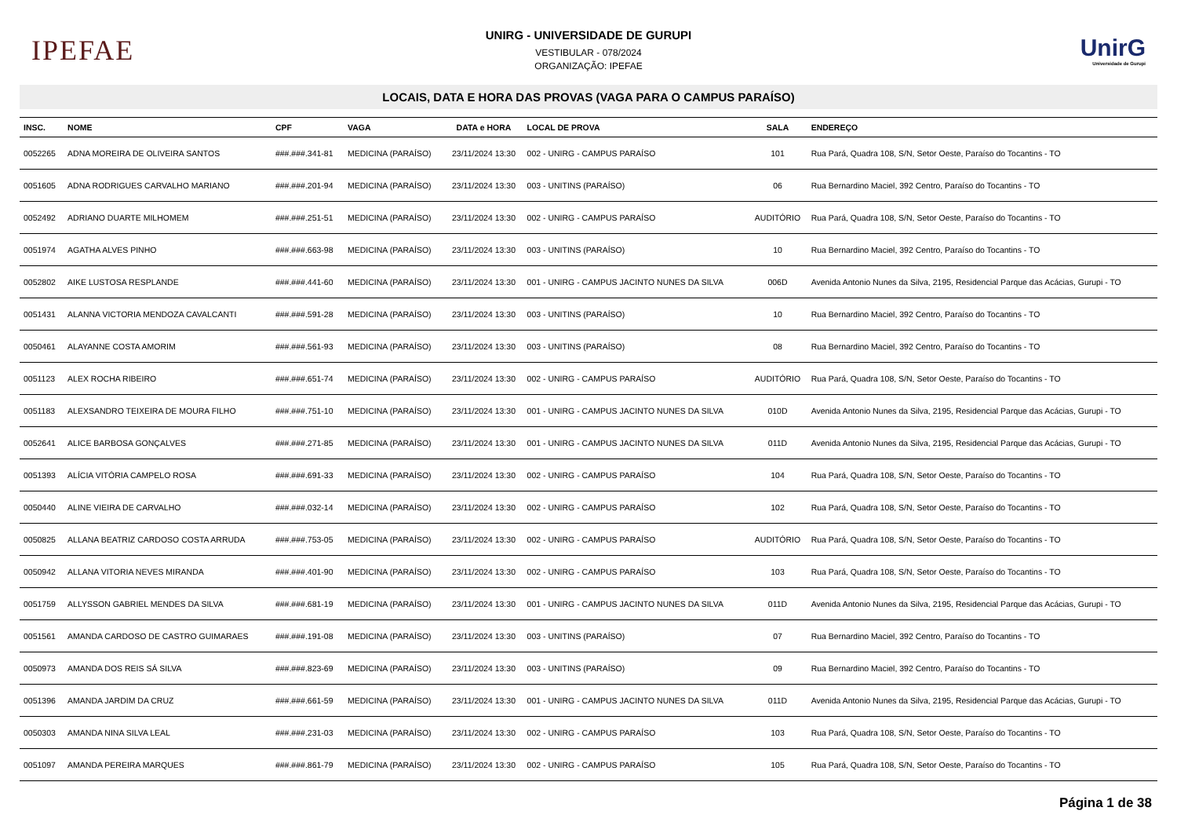IPEFAE
UNIRG - UNIVERSIDADE DE GURUPI
VESTIBULAR - 078/2024
ORGANIZAÇÃO: IPEFAE
UnirG
Universidade de Gurupi
LOCAIS, DATA E HORA DAS PROVAS (VAGA PARA O CAMPUS PARAÍSO)
| INSC. | NOME | CPF | VAGA | DATA e HORA | LOCAL DE PROVA | SALA | ENDEREÇO |
| --- | --- | --- | --- | --- | --- | --- | --- |
| 0052265 | ADNA MOREIRA DE OLIVEIRA SANTOS | ###.###.341-81 | MEDICINA (PARAÍSO) | 23/11/2024 13:30 | 002 - UNIRG - CAMPUS PARAÍSO | 101 | Rua Pará, Quadra 108, S/N, Setor Oeste, Paraíso do Tocantins - TO |
| 0051605 | ADNA RODRIGUES CARVALHO MARIANO | ###.###.201-94 | MEDICINA (PARAÍSO) | 23/11/2024 13:30 | 003 - UNITINS (PARAÍSO) | 06 | Rua Bernardino Maciel, 392 Centro, Paraíso do Tocantins - TO |
| 0052492 | ADRIANO DUARTE MILHOMEM | ###.###.251-51 | MEDICINA (PARAÍSO) | 23/11/2024 13:30 | 002 - UNIRG - CAMPUS PARAÍSO | AUDITÓRIO | Rua Pará, Quadra 108, S/N, Setor Oeste, Paraíso do Tocantins - TO |
| 0051974 | AGATHA ALVES PINHO | ###.###.663-98 | MEDICINA (PARAÍSO) | 23/11/2024 13:30 | 003 - UNITINS (PARAÍSO) | 10 | Rua Bernardino Maciel, 392 Centro, Paraíso do Tocantins - TO |
| 0052802 | AIKE LUSTOSA RESPLANDE | ###.###.441-60 | MEDICINA (PARAÍSO) | 23/11/2024 13:30 | 001 - UNIRG - CAMPUS JACINTO NUNES DA SILVA | 006D | Avenida Antonio Nunes da Silva, 2195, Residencial Parque das Acácias, Gurupi - TO |
| 0051431 | ALANNA VICTORIA MENDOZA CAVALCANTI | ###.###.591-28 | MEDICINA (PARAÍSO) | 23/11/2024 13:30 | 003 - UNITINS (PARAÍSO) | 10 | Rua Bernardino Maciel, 392 Centro, Paraíso do Tocantins - TO |
| 0050461 | ALAYANNE COSTA AMORIM | ###.###.561-93 | MEDICINA (PARAÍSO) | 23/11/2024 13:30 | 003 - UNITINS (PARAÍSO) | 08 | Rua Bernardino Maciel, 392 Centro, Paraíso do Tocantins - TO |
| 0051123 | ALEX ROCHA RIBEIRO | ###.###.651-74 | MEDICINA (PARAÍSO) | 23/11/2024 13:30 | 002 - UNIRG - CAMPUS PARAÍSO | AUDITÓRIO | Rua Pará, Quadra 108, S/N, Setor Oeste, Paraíso do Tocantins - TO |
| 0051183 | ALEXSANDRO TEIXEIRA DE MOURA FILHO | ###.###.751-10 | MEDICINA (PARAÍSO) | 23/11/2024 13:30 | 001 - UNIRG - CAMPUS JACINTO NUNES DA SILVA | 010D | Avenida Antonio Nunes da Silva, 2195, Residencial Parque das Acácias, Gurupi - TO |
| 0052641 | ALICE BARBOSA GONÇALVES | ###.###.271-85 | MEDICINA (PARAÍSO) | 23/11/2024 13:30 | 001 - UNIRG - CAMPUS JACINTO NUNES DA SILVA | 011D | Avenida Antonio Nunes da Silva, 2195, Residencial Parque das Acácias, Gurupi - TO |
| 0051393 | ALÍCIA VITÓRIA CAMPELO ROSA | ###.###.691-33 | MEDICINA (PARAÍSO) | 23/11/2024 13:30 | 002 - UNIRG - CAMPUS PARAÍSO | 104 | Rua Pará, Quadra 108, S/N, Setor Oeste, Paraíso do Tocantins - TO |
| 0050440 | ALINE VIEIRA DE CARVALHO | ###.###.032-14 | MEDICINA (PARAÍSO) | 23/11/2024 13:30 | 002 - UNIRG - CAMPUS PARAÍSO | 102 | Rua Pará, Quadra 108, S/N, Setor Oeste, Paraíso do Tocantins - TO |
| 0050825 | ALLANA BEATRIZ CARDOSO COSTA ARRUDA | ###.###.753-05 | MEDICINA (PARAÍSO) | 23/11/2024 13:30 | 002 - UNIRG - CAMPUS PARAÍSO | AUDITÓRIO | Rua Pará, Quadra 108, S/N, Setor Oeste, Paraíso do Tocantins - TO |
| 0050942 | ALLANA VITORIA NEVES MIRANDA | ###.###.401-90 | MEDICINA (PARAÍSO) | 23/11/2024 13:30 | 002 - UNIRG - CAMPUS PARAÍSO | 103 | Rua Pará, Quadra 108, S/N, Setor Oeste, Paraíso do Tocantins - TO |
| 0051759 | ALLYSSON GABRIEL MENDES DA SILVA | ###.###.681-19 | MEDICINA (PARAÍSO) | 23/11/2024 13:30 | 001 - UNIRG - CAMPUS JACINTO NUNES DA SILVA | 011D | Avenida Antonio Nunes da Silva, 2195, Residencial Parque das Acácias, Gurupi - TO |
| 0051561 | AMANDA CARDOSO DE CASTRO GUIMARAES | ###.###.191-08 | MEDICINA (PARAÍSO) | 23/11/2024 13:30 | 003 - UNITINS (PARAÍSO) | 07 | Rua Bernardino Maciel, 392 Centro, Paraíso do Tocantins - TO |
| 0050973 | AMANDA DOS REIS SÁ SILVA | ###.###.823-69 | MEDICINA (PARAÍSO) | 23/11/2024 13:30 | 003 - UNITINS (PARAÍSO) | 09 | Rua Bernardino Maciel, 392 Centro, Paraíso do Tocantins - TO |
| 0051396 | AMANDA JARDIM DA CRUZ | ###.###.661-59 | MEDICINA (PARAÍSO) | 23/11/2024 13:30 | 001 - UNIRG - CAMPUS JACINTO NUNES DA SILVA | 011D | Avenida Antonio Nunes da Silva, 2195, Residencial Parque das Acácias, Gurupi - TO |
| 0050303 | AMANDA NINA SILVA LEAL | ###.###.231-03 | MEDICINA (PARAÍSO) | 23/11/2024 13:30 | 002 - UNIRG - CAMPUS PARAÍSO | 103 | Rua Pará, Quadra 108, S/N, Setor Oeste, Paraíso do Tocantins - TO |
| 0051097 | AMANDA PEREIRA MARQUES | ###.###.861-79 | MEDICINA (PARAÍSO) | 23/11/2024 13:30 | 002 - UNIRG - CAMPUS PARAÍSO | 105 | Rua Pará, Quadra 108, S/N, Setor Oeste, Paraíso do Tocantins - TO |
Página 1 de 38